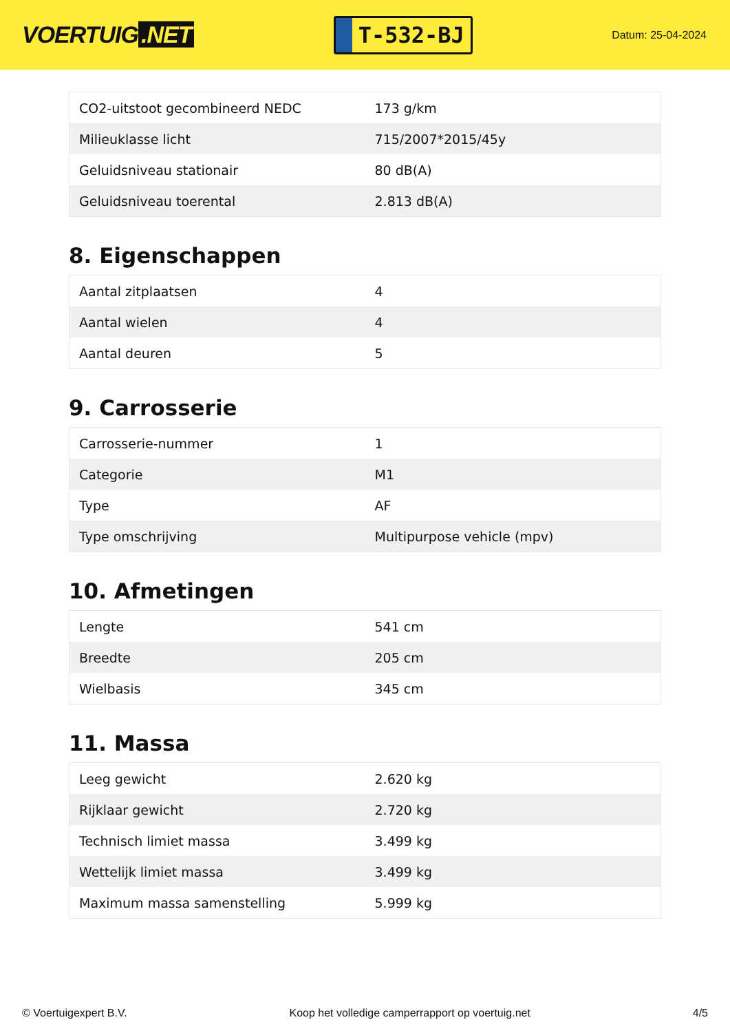VOERTUIG.NET
T-532-BJ
Datum: 25-04-2024
| CO2-uitstoot gecombineerd NEDC | 173 g/km |
| Milieuklasse licht | 715/2007*2015/45y |
| Geluidsniveau stationair | 80 dB(A) |
| Geluidsniveau toerental | 2.813 dB(A) |
8. Eigenschappen
| Aantal zitplaatsen | 4 |
| Aantal wielen | 4 |
| Aantal deuren | 5 |
9. Carrosserie
| Carrosserie-nummer | 1 |
| Categorie | M1 |
| Type | AF |
| Type omschrijving | Multipurpose vehicle (mpv) |
10. Afmetingen
| Lengte | 541 cm |
| Breedte | 205 cm |
| Wielbasis | 345 cm |
11. Massa
| Leeg gewicht | 2.620 kg |
| Rijklaar gewicht | 2.720 kg |
| Technisch limiet massa | 3.499 kg |
| Wettelijk limiet massa | 3.499 kg |
| Maximum massa samenstelling | 5.999 kg |
© Voertuigexpert B.V. Koop het volledige camperrapport op voertuig.net 4/5